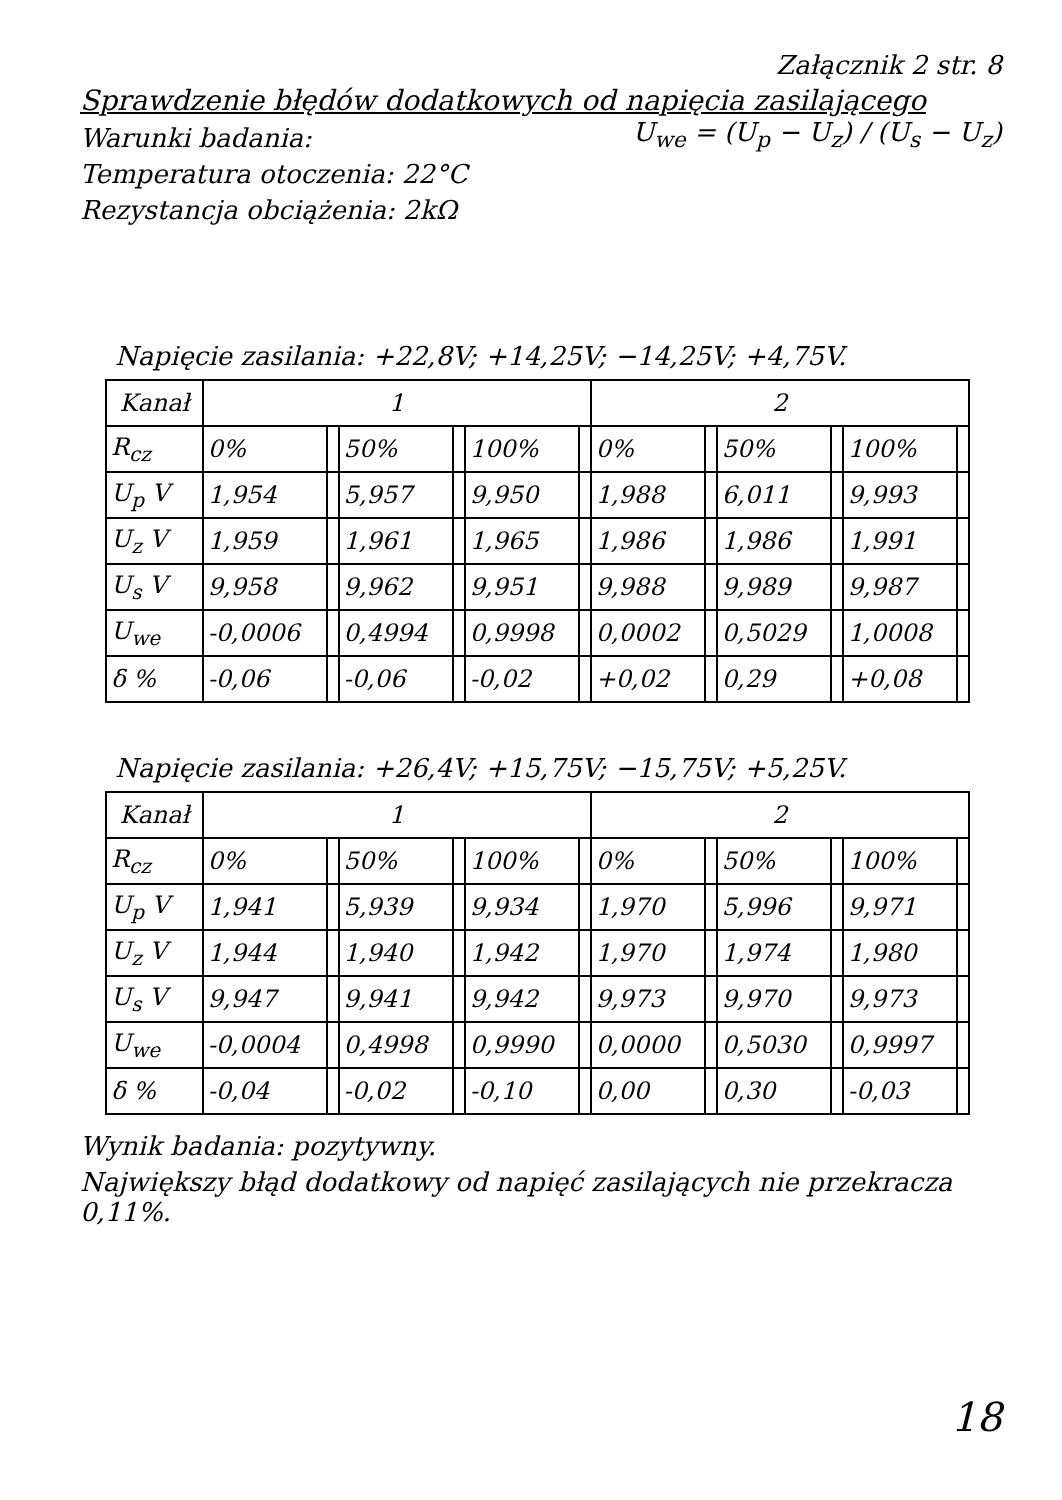Załącznik 2 str. 8
Sprawdzenie błędów dodatkowych od napięcia zasilającego
Warunki badania:
Temperatura otoczenia: 22°C
Rezystancja obciążenia: 2kΩ
U<sub>we</sub> = (U<sub>p</sub> − U<sub>z</sub>) / (U<sub>s</sub> − U<sub>z</sub>)
Napięcie zasilania: +22,8V; +14,25V; −14,25V; +4,75V.
| Kanał | 1 | | | | | | 2 | | | | | |
| --- | --- | --- | --- | --- | --- | --- | --- | --- | --- | --- | --- | --- |
| R<sub>cz</sub> | 0% | | 50% | | 100% | | 0% | | 50% | | 100% | |
| U<sub>p</sub> V | 1,954 | | 5,957 | | 9,950 | | 1,988 | | 6,011 | | 9,993 | |
| U<sub>z</sub> V | 1,959 | | 1,961 | | 1,965 | | 1,986 | | 1,986 | | 1,991 | |
| U<sub>s</sub> V | 9,958 | | 9,962 | | 9,951 | | 9,988 | | 9,989 | | 9,987 | |
| U<sub>we</sub> | -0,0006 | | 0,4994 | | 0,9998 | | 0,0002 | | 0,5029 | | 1,0008 | |
| δ % | -0,06 | | -0,06 | | -0,02 | | +0,02 | | 0,29 | | +0,08 | |
Napięcie zasilania: +26,4V; +15,75V; −15,75V; +5,25V.
| Kanał | 1 | | | | | | 2 | | | | | |
| --- | --- | --- | --- | --- | --- | --- | --- | --- | --- | --- | --- | --- |
| R<sub>cz</sub> | 0% | | 50% | | 100% | | 0% | | 50% | | 100% | |
| U<sub>p</sub> V | 1,941 | | 5,939 | | 9,934 | | 1,970 | | 5,996 | | 9,971 | |
| U<sub>z</sub> V | 1,944 | | 1,940 | | 1,942 | | 1,970 | | 1,974 | | 1,980 | |
| U<sub>s</sub> V | 9,947 | | 9,941 | | 9,942 | | 9,973 | | 9,970 | | 9,973 | |
| U<sub>we</sub> | -0,0004 | | 0,4998 | | 0,9990 | | 0,0000 | | 0,5030 | | 0,9997 | |
| δ % | -0,04 | | -0,02 | | -0,10 | | 0,00 | | 0,30 | | -0,03 | |
Wynik badania: pozytywny.
Największy błąd dodatkowy od napięć zasilających nie przekracza 0,11%.
18